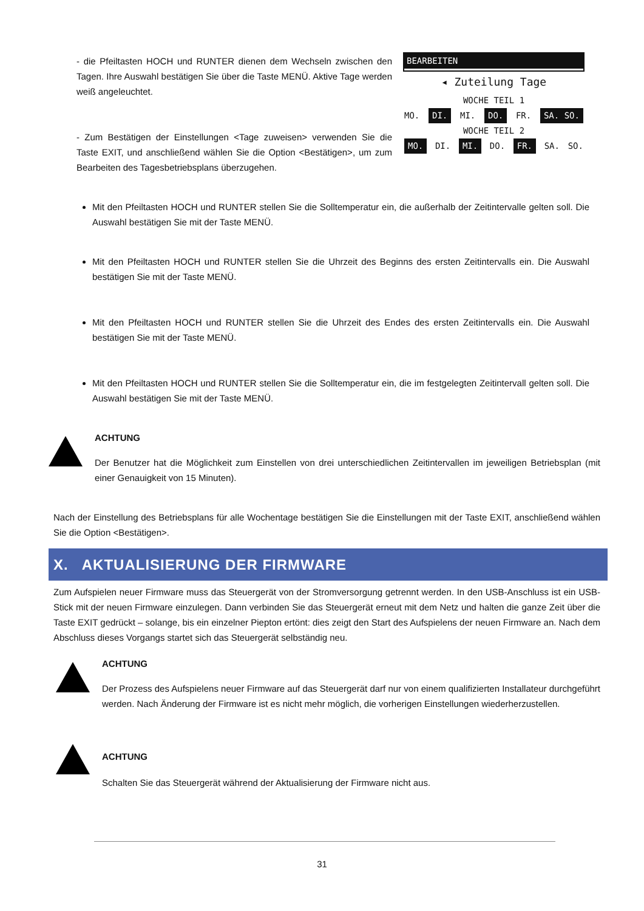- die Pfeiltasten HOCH und RUNTER dienen dem Wechseln zwischen den Tagen. Ihre Auswahl bestätigen Sie über die Taste MENÜ. Aktive Tage werden weiß angeleuchtet.
- Zum Bestätigen der Einstellungen <Tage zuweisen> verwenden Sie die Taste EXIT, und anschließend wählen Sie die Option <Bestätigen>, um zum Bearbeiten des Tagesbetriebsplans überzugehen.
BEARBEITEN
◂ Zuteilung Tage
WOCHE TEIL 1
MO. DI. MI. DO. FR. SA. SO.
WOCHE TEIL 2
MO. DI. MI. DO. FR. SA. SO.
Mit den Pfeiltasten HOCH und RUNTER stellen Sie die Solltemperatur ein, die außerhalb der Zeitintervalle gelten soll. Die Auswahl bestätigen Sie mit der Taste MENÜ.
Mit den Pfeiltasten HOCH und RUNTER stellen Sie die Uhrzeit des Beginns des ersten Zeitintervalls ein. Die Auswahl bestätigen Sie mit der Taste MENÜ.
Mit den Pfeiltasten HOCH und RUNTER stellen Sie die Uhrzeit des Endes des ersten Zeitintervalls ein. Die Auswahl bestätigen Sie mit der Taste MENÜ.
Mit den Pfeiltasten HOCH und RUNTER stellen Sie die Solltemperatur ein, die im festgelegten Zeitintervall gelten soll. Die Auswahl bestätigen Sie mit der Taste MENÜ.
ACHTUNG
Der Benutzer hat die Möglichkeit zum Einstellen von drei unterschiedlichen Zeitintervallen im jeweiligen Betriebsplan (mit einer Genauigkeit von 15 Minuten).
Nach der Einstellung des Betriebsplans für alle Wochentage bestätigen Sie die Einstellungen mit der Taste EXIT, anschließend wählen Sie die Option <Bestätigen>.
X. AKTUALISIERUNG DER FIRMWARE
Zum Aufspielen neuer Firmware muss das Steuergerät von der Stromversorgung getrennt werden. In den USB-Anschluss ist ein USB-Stick mit der neuen Firmware einzulegen. Dann verbinden Sie das Steuergerät erneut mit dem Netz und halten die ganze Zeit über die Taste EXIT gedrückt – solange, bis ein einzelner Piepton ertönt: dies zeigt den Start des Aufspielens der neuen Firmware an. Nach dem Abschluss dieses Vorgangs startet sich das Steuergerät selbständig neu.
ACHTUNG
Der Prozess des Aufspielens neuer Firmware auf das Steuergerät darf nur von einem qualifizierten Installateur durchgeführt werden. Nach Änderung der Firmware ist es nicht mehr möglich, die vorherigen Einstellungen wiederherzustellen.
ACHTUNG
Schalten Sie das Steuergerät während der Aktualisierung der Firmware nicht aus.
31